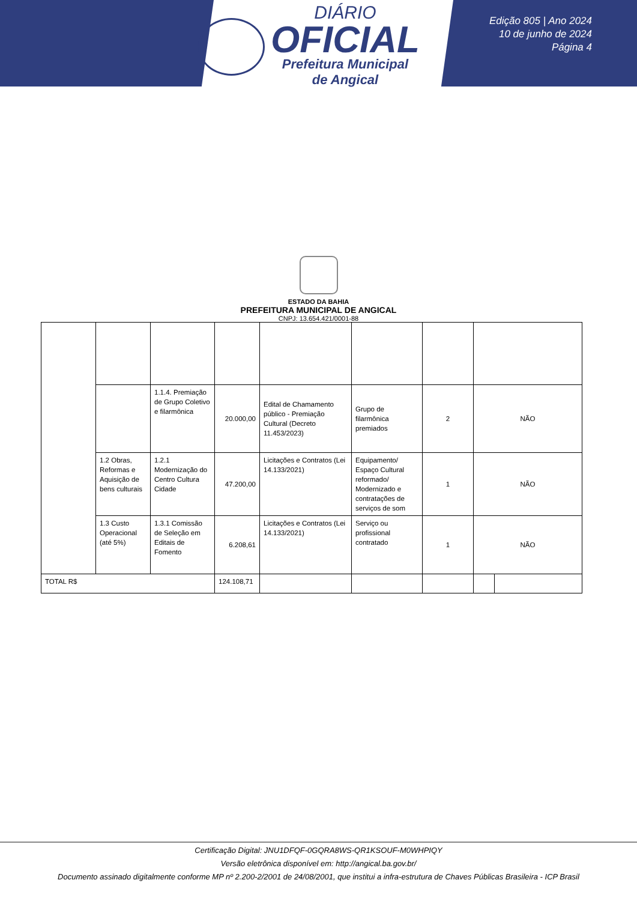DIÁRIO
OFICIAL
Prefeitura Municipal
de Angical
Edição 805 | Ano 2024
10 de junho de 2024
Página 4
ESTADO DA BAHIA
PREFEITURA MUNICIPAL DE ANGICAL
CNPJ: 13.654.421/0001-88
| | | 1.1.4. Premiação de Grupo Coletivo e filarmônica | 20.000,00 | Edital de Chamamento público - Premiação Cultural (Decreto 11.453/2023) | Grupo de filarmônica premiados | 2 | NÃO | |
| | 1.2 Obras, Reformas e Aquisição de bens culturais | 1.2.1 Modernização do Centro Cultura Cidade | 47.200,00 | Licitações e Contratos (Lei 14.133/2021) | Equipamento/ Espaço Cultural reformado/ Modernizado e contratações de serviços de som | 1 | NÃO | |
| | 1.3 Custo Operacional (até 5%) | 1.3.1 Comissão de Seleção em Editais de Fomento | 6.208,61 | Licitações e Contratos (Lei 14.133/2021) | Serviço ou profissional contratado | 1 | NÃO | |
| TOTAL R$ | | | 124.108,71 | | | | | |
Certificação Digital: JNU1DFQF-0GQRA8WS-QR1KSOUF-M0WHPIQY
Versão eletrônica disponível em: http://angical.ba.gov.br/
Documento assinado digitalmente conforme MP nº 2.200-2/2001 de 24/08/2001, que institui a infra-estrutura de Chaves Públicas Brasileira - ICP Brasil